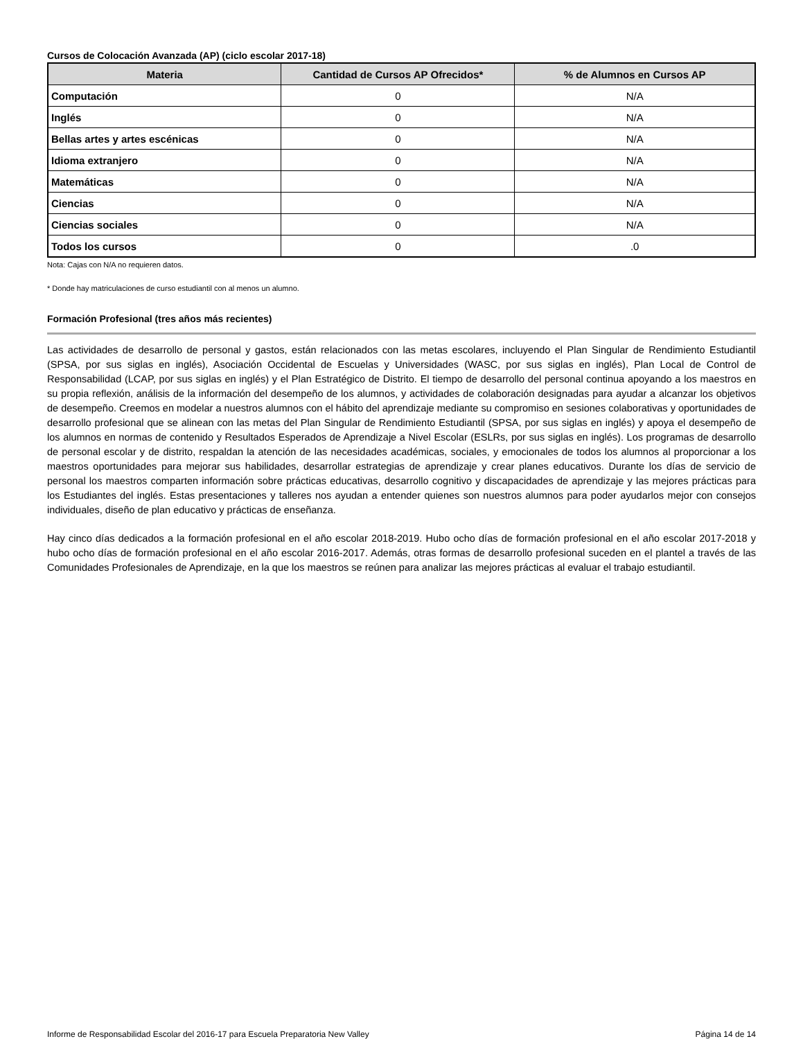Cursos de Colocación Avanzada (AP) (ciclo escolar 2017-18)
| Materia | Cantidad de Cursos AP Ofrecidos* | % de Alumnos en Cursos AP |
| --- | --- | --- |
| Computación | 0 | N/A |
| Inglés | 0 | N/A |
| Bellas artes y artes escénicas | 0 | N/A |
| Idioma extranjero | 0 | N/A |
| Matemáticas | 0 | N/A |
| Ciencias | 0 | N/A |
| Ciencias sociales | 0 | N/A |
| Todos los cursos | 0 | .0 |
Nota: Cajas con N/A no requieren datos.
* Donde hay matriculaciones de curso estudiantil con al menos un alumno.
Formación Profesional (tres años más recientes)
Las actividades de desarrollo de personal y gastos, están relacionados con las metas escolares, incluyendo el Plan Singular de Rendimiento Estudiantil (SPSA, por sus siglas en inglés), Asociación Occidental de Escuelas y Universidades (WASC, por sus siglas en inglés), Plan Local de Control de Responsabilidad (LCAP, por sus siglas en inglés) y el Plan Estratégico de Distrito. El tiempo de desarrollo del personal continua apoyando a los maestros en su propia reflexión, análisis de la información del desempeño de los alumnos, y actividades de colaboración designadas para ayudar a alcanzar los objetivos de desempeño. Creemos en modelar a nuestros alumnos con el hábito del aprendizaje mediante su compromiso en sesiones colaborativas y oportunidades de desarrollo profesional que se alinean con las metas del Plan Singular de Rendimiento Estudiantil (SPSA, por sus siglas en inglés) y apoya el desempeño de los alumnos en normas de contenido y Resultados Esperados de Aprendizaje a Nivel Escolar (ESLRs, por sus siglas en inglés). Los programas de desarrollo de personal escolar y de distrito, respaldan la atención de las necesidades académicas, sociales, y emocionales de todos los alumnos al proporcionar a los maestros oportunidades para mejorar sus habilidades, desarrollar estrategias de aprendizaje y crear planes educativos. Durante los días de servicio de personal los maestros comparten información sobre prácticas educativas, desarrollo cognitivo y discapacidades de aprendizaje y las mejores prácticas para los Estudiantes del inglés. Estas presentaciones y talleres nos ayudan a entender quienes son nuestros alumnos para poder ayudarlos mejor con consejos individuales, diseño de plan educativo y prácticas de enseñanza.
Hay cinco días dedicados a la formación profesional en el año escolar 2018-2019. Hubo ocho días de formación profesional en el año escolar 2017-2018 y hubo ocho días de formación profesional en el año escolar 2016-2017. Además, otras formas de desarrollo profesional suceden en el plantel a través de las Comunidades Profesionales de Aprendizaje, en la que los maestros se reúnen para analizar las mejores prácticas al evaluar el trabajo estudiantil.
Informe de Responsabilidad Escolar del 2016-17 para Escuela Preparatoria New Valley Página 14 de 14